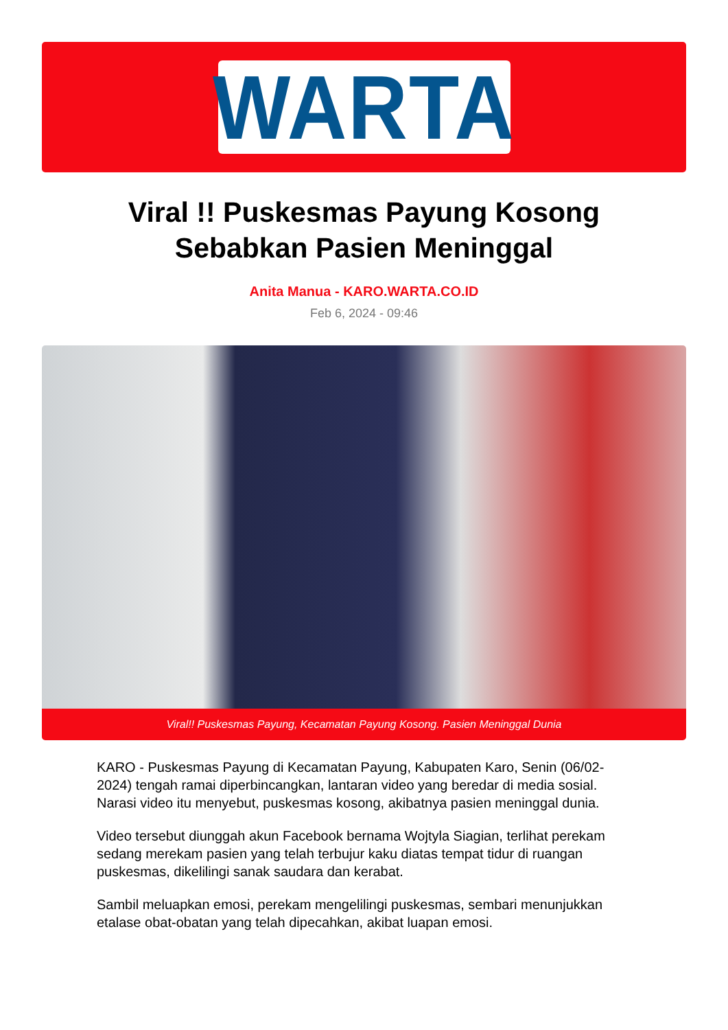WARTA
Viral !! Puskesmas Payung Kosong Sebabkan Pasien Meninggal
Anita Manua - KARO.WARTA.CO.ID
Feb 6, 2024 - 09:46
Viral!! Puskesmas Payung, Kecamatan Payung Kosong. Pasien Meninggal Dunia
KARO - Puskesmas Payung di Kecamatan Payung, Kabupaten Karo, Senin (06/02-2024) tengah ramai diperbincangkan, lantaran video yang beredar di media sosial. Narasi video itu menyebut, puskesmas kosong, akibatnya pasien meninggal dunia.
Video tersebut diunggah akun Facebook bernama Wojtyla Siagian, terlihat perekam sedang merekam pasien yang telah terbujur kaku diatas tempat tidur di ruangan puskesmas, dikelilingi sanak saudara dan kerabat.
Sambil meluapkan emosi, perekam mengelilingi puskesmas, sembari menunjukkan etalase obat-obatan yang telah dipecahkan, akibat luapan emosi.